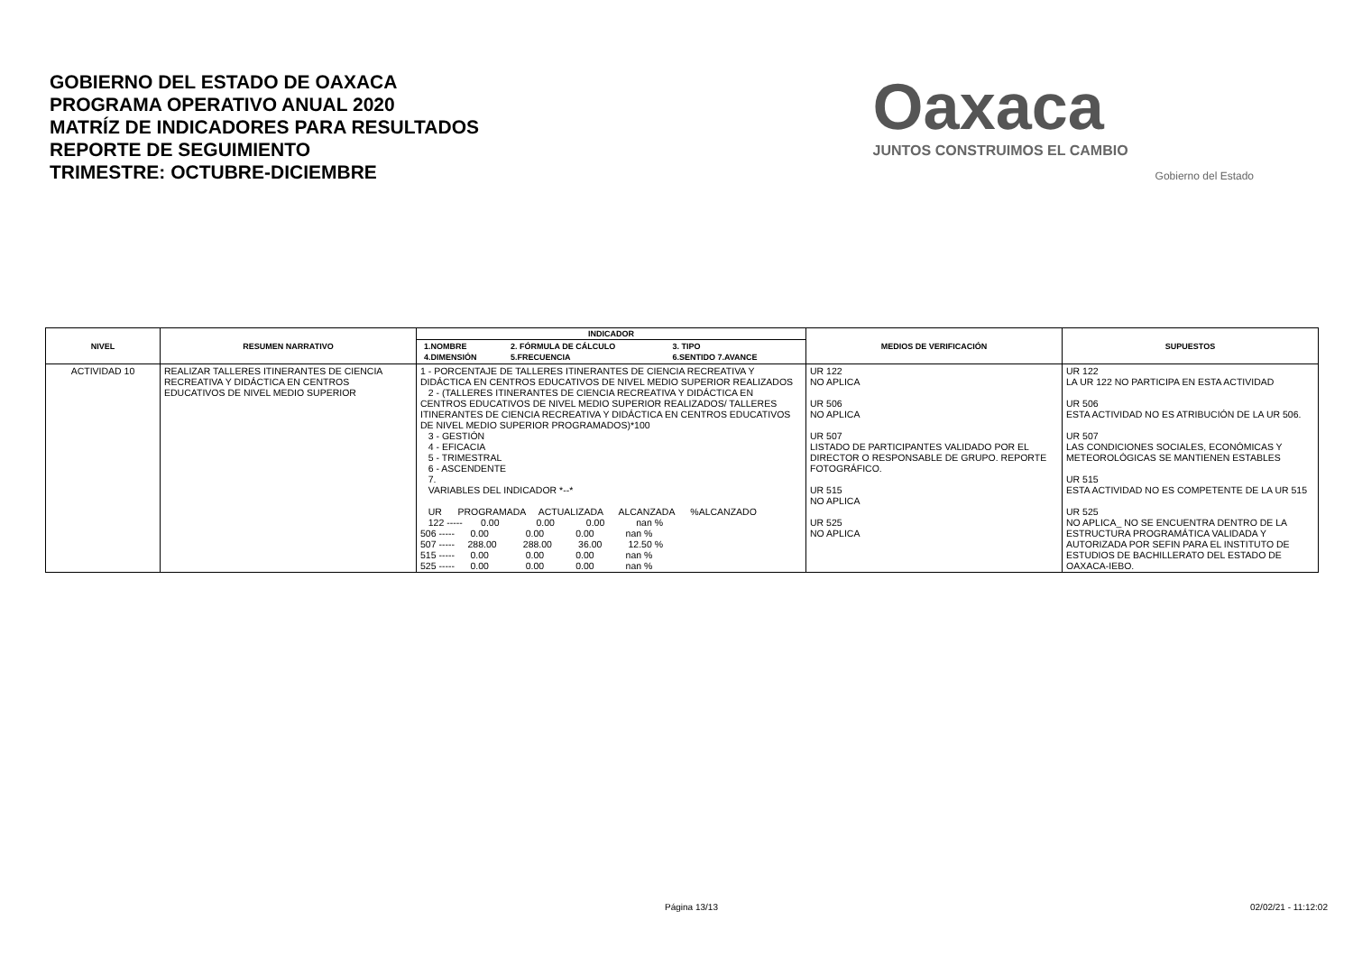GOBIERNO DEL ESTADO DE OAXACA
PROGRAMA OPERATIVO ANUAL 2020
MATRÍZ DE INDICADORES PARA RESULTADOS
REPORTE DE SEGUIMIENTO
TRIMESTRE: OCTUBRE-DICIEMBRE
Oaxaca
JUNTOS CONSTRUIMOS EL CAMBIO
Gobierno del Estado
| NIVEL | RESUMEN NARRATIVO | INDICADOR | MEDIOS DE VERIFICACIÓN | SUPUESTOS |
| --- | --- | --- | --- | --- |
| | | / 1.NOMBRE / 2. FÓRMULA DE CÁLCULO / 3. TIPO / / --- / --- / --- / / 4.DIMENSIÓN / 5.FRECUENCIA / 6.SENTIDO 7.AVANCE / | | |
| ACTIVIDAD 10 | REALIZAR TALLERES ITINERANTES DE CIENCIA RECREATIVA Y DIDÁCTICA EN CENTROS EDUCATIVOS DE NIVEL MEDIO SUPERIOR | 1 - PORCENTAJE DE TALLERES ITINERANTES DE CIENCIA RECREATIVA Y DIDÁCTICA EN CENTROS EDUCATIVOS DE NIVEL MEDIO SUPERIOR REALIZADOS 2 - (TALLERES ITINERANTES DE CIENCIA RECREATIVA Y DIDÁCTICA EN CENTROS EDUCATIVOS DE NIVEL MEDIO SUPERIOR REALIZADOS/ TALLERES ITINERANTES DE CIENCIA RECREATIVA Y DIDÁCTICA EN CENTROS EDUCATIVOS DE NIVEL MEDIO SUPERIOR PROGRAMADOS)*100 3 - GESTIÓN 4 - EFICACIA 5 - TRIMESTRAL 6 - ASCENDENTE 7. VARIABLES DEL INDICADOR *--* UR PROGRAMADA ACTUALIZADA ALCANZADA %ALCANZADO 122 ----- 0.00 0.00 0.00 nan % 506 ----- 0.00 0.00 0.00 nan % 507 ----- 288.00 288.00 36.00 12.50 % 515 ----- 0.00 0.00 0.00 nan % 525 ----- 0.00 0.00 0.00 nan % | UR 122 NO APLICA UR 506 NO APLICA UR 507 LISTADO DE PARTICIPANTES VALIDADO POR EL DIRECTOR O RESPONSABLE DE GRUPO. REPORTE FOTOGRÁFICO. UR 515 NO APLICA UR 525 NO APLICA | UR 122 LA UR 122 NO PARTICIPA EN ESTA ACTIVIDAD UR 506 ESTA ACTIVIDAD NO ES ATRIBUCIÓN DE LA UR 506. UR 507 LAS CONDICIONES SOCIALES, ECONÓMICAS Y METEOROLÓGICAS SE MANTIENEN ESTABLES UR 515 ESTA ACTIVIDAD NO ES COMPETENTE DE LA UR 515 UR 525 NO APLICA_ NO SE ENCUENTRA DENTRO DE LA ESTRUCTURA PROGRAMÁTICA VALIDADA Y AUTORIZADA POR SEFIN PARA EL INSTITUTO DE ESTUDIOS DE BACHILLERATO DEL ESTADO DE OAXACA-IEBO. |
Página 13/13 02/02/21 - 11:12:02